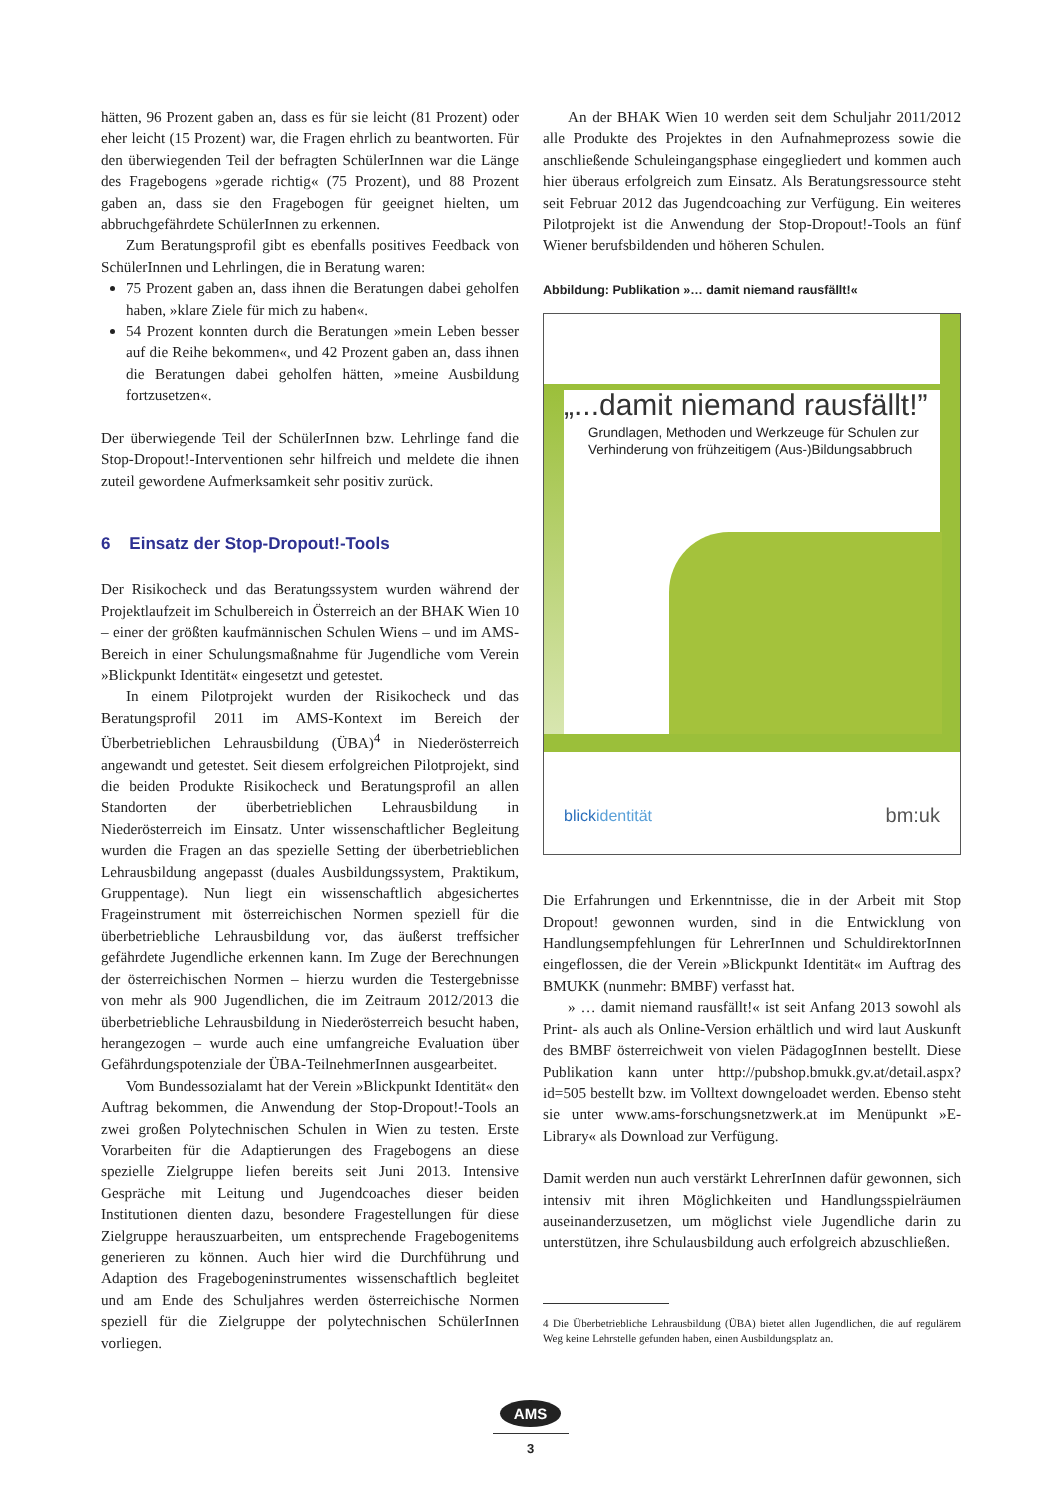hätten, 96 Prozent gaben an, dass es für sie leicht (81 Prozent) oder eher leicht (15 Prozent) war, die Fragen ehrlich zu beantworten. Für den überwiegenden Teil der befragten SchülerInnen war die Länge des Fragebogens »gerade richtig« (75 Prozent), und 88 Prozent gaben an, dass sie den Fragebogen für geeignet hielten, um abbruchgefährdete SchülerInnen zu erkennen.
Zum Beratungsprofil gibt es ebenfalls positives Feedback von SchülerInnen und Lehrlingen, die in Beratung waren:
75 Prozent gaben an, dass ihnen die Beratungen dabei geholfen haben, »klare Ziele für mich zu haben«.
54 Prozent konnten durch die Beratungen »mein Leben besser auf die Reihe bekommen«, und 42 Prozent gaben an, dass ihnen die Beratungen dabei geholfen hätten, »meine Ausbildung fortzusetzen«.
Der überwiegende Teil der SchülerInnen bzw. Lehrlinge fand die Stop-Dropout!-Interventionen sehr hilfreich und meldete die ihnen zuteil gewordene Aufmerksamkeit sehr positiv zurück.
6 Einsatz der Stop-Dropout!-Tools
Der Risikocheck und das Beratungssystem wurden während der Projektlaufzeit im Schulbereich in Österreich an der BHAK Wien 10 – einer der größten kaufmännischen Schulen Wiens – und im AMS-Bereich in einer Schulungsmaßnahme für Jugendliche vom Verein »Blickpunkt Identität« eingesetzt und getestet.
In einem Pilotprojekt wurden der Risikocheck und das Beratungsprofil 2011 im AMS-Kontext im Bereich der Überbetrieblichen Lehrausbildung (ÜBA)<sup>4</sup> in Niederösterreich angewandt und getestet. Seit diesem erfolgreichen Pilotprojekt, sind die beiden Produkte Risikocheck und Beratungsprofil an allen Standorten der überbetrieblichen Lehrausbildung in Niederösterreich im Einsatz. Unter wissenschaftlicher Begleitung wurden die Fragen an das spezielle Setting der überbetrieblichen Lehrausbildung angepasst (duales Ausbildungssystem, Praktikum, Gruppentage). Nun liegt ein wissenschaftlich abgesichertes Frageinstrument mit österreichischen Normen speziell für die überbetriebliche Lehrausbildung vor, das äußerst treffsicher gefährdete Jugendliche erkennen kann. Im Zuge der Berechnungen der österreichischen Normen – hierzu wurden die Testergebnisse von mehr als 900 Jugendlichen, die im Zeitraum 2012/2013 die überbetriebliche Lehrausbildung in Niederösterreich besucht haben, herangezogen – wurde auch eine umfangreiche Evaluation über Gefährdungspotenziale der ÜBA-TeilnehmerInnen ausgearbeitet.
Vom Bundessozialamt hat der Verein »Blickpunkt Identität« den Auftrag bekommen, die Anwendung der Stop-Dropout!-Tools an zwei großen Polytechnischen Schulen in Wien zu testen. Erste Vorarbeiten für die Adaptierungen des Fragebogens an diese spezielle Zielgruppe liefen bereits seit Juni 2013. Intensive Gespräche mit Leitung und Jugendcoaches dieser beiden Institutionen dienten dazu, besondere Fragestellungen für diese Zielgruppe herauszuarbeiten, um entsprechende Fragebogenitems generieren zu können. Auch hier wird die Durchführung und Adaption des Fragebogeninstrumentes wissenschaftlich begleitet und am Ende des Schuljahres werden österreichische Normen speziell für die Zielgruppe der polytechnischen SchülerInnen vorliegen.
An der BHAK Wien 10 werden seit dem Schuljahr 2011/2012 alle Produkte des Projektes in den Aufnahmeprozess sowie die anschließende Schuleingangsphase eingegliedert und kommen auch hier überaus erfolgreich zum Einsatz. Als Beratungsressource steht seit Februar 2012 das Jugendcoaching zur Verfügung. Ein weiteres Pilotprojekt ist die Anwendung der Stop-Dropout!-Tools an fünf Wiener berufsbildenden und höheren Schulen.
Abbildung: Publikation »… damit niemand rausfällt!«
„...damit niemand rausfällt!”
Grundlagen, Methoden und Werkzeuge für Schulen zur Verhinderung von frühzeitigem (Aus-)Bildungsabbruch
blickidentität bm:uk
Die Erfahrungen und Erkenntnisse, die in der Arbeit mit Stop Dropout! gewonnen wurden, sind in die Entwicklung von Handlungsempfehlungen für LehrerInnen und SchuldirektorInnen eingeflossen, die der Verein »Blickpunkt Identität« im Auftrag des BMUKK (nunmehr: BMBF) verfasst hat.
» … damit niemand rausfällt!« ist seit Anfang 2013 sowohl als Print- als auch als Online-Version erhältlich und wird laut Auskunft des BMBF österreichweit von vielen PädagogInnen bestellt. Diese Publikation kann unter http://pubshop.bmukk.gv.at/detail.aspx?id=505 bestellt bzw. im Volltext downgeloadet werden. Ebenso steht sie unter www.ams-forschungsnetzwerk.at im Menüpunkt »E-Library« als Download zur Verfügung.
Damit werden nun auch verstärkt LehrerInnen dafür gewonnen, sich intensiv mit ihren Möglichkeiten und Handlungsspielräumen auseinanderzusetzen, um möglichst viele Jugendliche darin zu unterstützen, ihre Schulausbildung auch erfolgreich abzuschließen.
4 Die Überbetriebliche Lehrausbildung (ÜBA) bietet allen Jugendlichen, die auf regulärem Weg keine Lehrstelle gefunden haben, einen Ausbildungsplatz an.
AMS
3